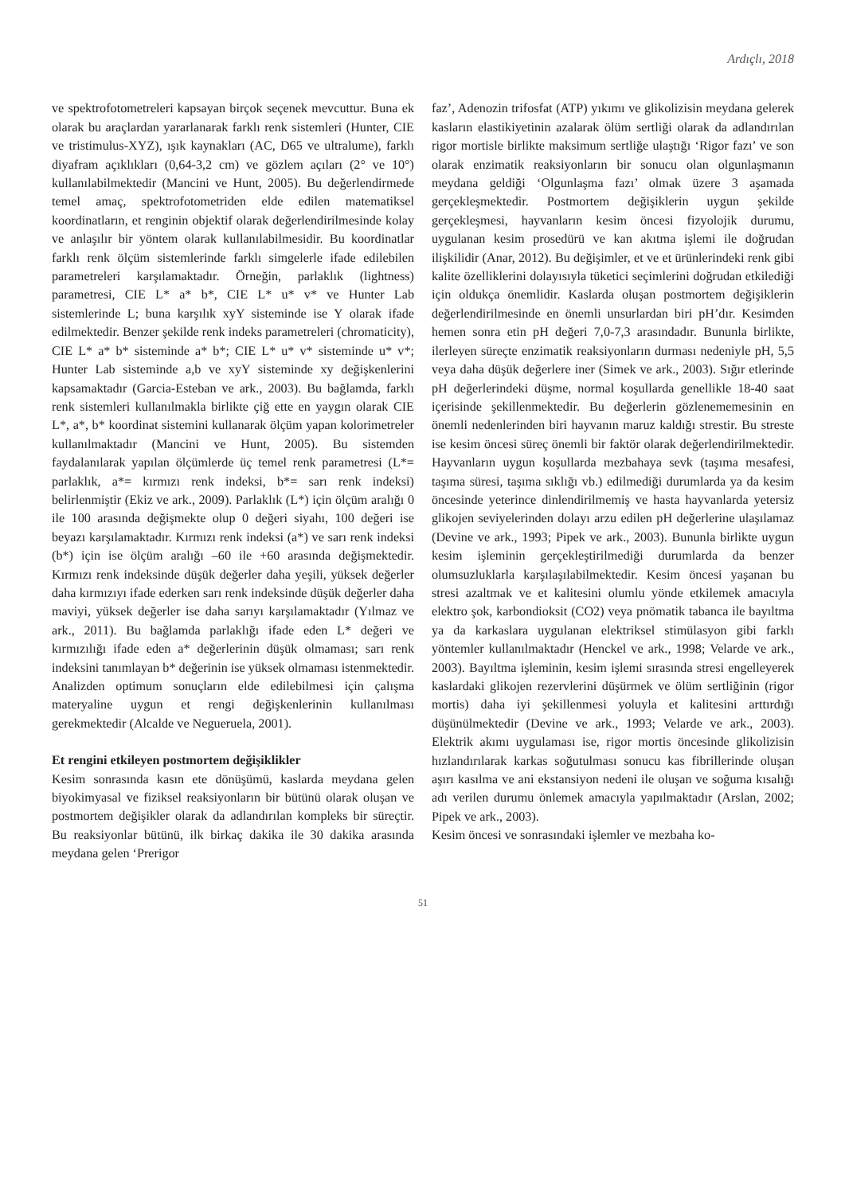Ardıçlı, 2018
ve spektrofotometreleri kapsayan birçok seçenek mevcuttur. Buna ek olarak bu araçlardan yararlanarak farklı renk sistemleri (Hunter, CIE ve tristimulus-XYZ), ışık kaynakları (AC, D65 ve ultralume), farklı diyafram açıklıkları (0,64-3,2 cm) ve gözlem açıları (2° ve 10°) kullanılabilmektedir (Mancini ve Hunt, 2005). Bu değerlendirmede temel amaç, spektrofotometriden elde edilen matematiksel koordinatların, et renginin objektif olarak değerlendirilmesinde kolay ve anlaşılır bir yöntem olarak kullanılabilmesidir. Bu koordinatlar farklı renk ölçüm sistemlerinde farklı simgelerle ifade edilebilen parametreleri karşılamaktadır. Örneğin, parlaklık (lightness) parametresi, CIE L* a* b*, CIE L* u* v* ve Hunter Lab sistemlerinde L; buna karşılık xyY sisteminde ise Y olarak ifade edilmektedir. Benzer şekilde renk indeks parametreleri (chromaticity), CIE L* a* b* sisteminde a* b*; CIE L* u* v* sisteminde u* v*; Hunter Lab sisteminde a,b ve xyY sisteminde xy değişkenlerini kapsamaktadır (Garcia-Esteban ve ark., 2003). Bu bağlamda, farklı renk sistemleri kullanılmakla birlikte çiğ ette en yaygın olarak CIE L*, a*, b* koordinat sistemini kullanarak ölçüm yapan kolorimetreler kullanılmaktadır (Mancini ve Hunt, 2005). Bu sistemden faydalanılarak yapılan ölçümlerde üç temel renk parametresi (L*= parlaklık, a*= kırmızı renk indeksi, b*= sarı renk indeksi) belirlenmiştir (Ekiz ve ark., 2009). Parlaklık (L*) için ölçüm aralığı 0 ile 100 arasında değişmekte olup 0 değeri siyahı, 100 değeri ise beyazı karşılamaktadır. Kırmızı renk indeksi (a*) ve sarı renk indeksi (b*) için ise ölçüm aralığı –60 ile +60 arasında değişmektedir. Kırmızı renk indeksinde düşük değerler daha yeşili, yüksek değerler daha kırmızıyı ifade ederken sarı renk indeksinde düşük değerler daha maviyi, yüksek değerler ise daha sarıyı karşılamaktadır (Yılmaz ve ark., 2011). Bu bağlamda parlaklığı ifade eden L* değeri ve kırmızılığı ifade eden a* değerlerinin düşük olmaması; sarı renk indeksini tanımlayan b* değerinin ise yüksek olmaması istenmektedir. Analizden optimum sonuçların elde edilebilmesi için çalışma materyaline uygun et rengi değişkenlerinin kullanılması gerekmektedir (Alcalde ve Negueruela, 2001).
Et rengini etkileyen postmortem değişiklikler
Kesim sonrasında kasın ete dönüşümü, kaslarda meydana gelen biyokimyasal ve fiziksel reaksiyonların bir bütünü olarak oluşan ve postmortem değişikler olarak da adlandırılan kompleks bir süreçtir. Bu reaksiyonlar bütünü, ilk birkaç dakika ile 30 dakika arasında meydana gelen ‘Prerigor
faz’, Adenozin trifosfat (ATP) yıkımı ve glikolizisin meydana gelerek kasların elastikiyetinin azalarak ölüm sertliği olarak da adlandırılan rigor mortisle birlikte maksimum sertliğe ulaştığı ‘Rigor fazı’ ve son olarak enzimatik reaksiyonların bir sonucu olan olgunlaşmanın meydana geldiği ‘Olgunlaşma fazı’ olmak üzere 3 aşamada gerçekleşmektedir. Postmortem değişiklerin uygun şekilde gerçekleşmesi, hayvanların kesim öncesi fizyolojik durumu, uygulanan kesim prosedürü ve kan akıtma işlemi ile doğrudan ilişkilidir (Anar, 2012). Bu değişimler, et ve et ürünlerindeki renk gibi kalite özelliklerini dolayısıyla tüketici seçimlerini doğrudan etkilediği için oldukça önemlidir. Kaslarda oluşan postmortem değişiklerin değerlendirilmesinde en önemli unsurlardan biri pH’dır. Kesimden hemen sonra etin pH değeri 7,0-7,3 arasındadır. Bununla birlikte, ilerleyen süreçte enzimatik reaksiyonların durması nedeniyle pH, 5,5 veya daha düşük değerlere iner (Simek ve ark., 2003). Sığır etlerinde pH değerlerindeki düşme, normal koşullarda genellikle 18-40 saat içerisinde şekillenmektedir. Bu değerlerin gözlenememesinin en önemli nedenlerinden biri hayvanın maruz kaldığı strestir. Bu streste ise kesim öncesi süreç önemli bir faktör olarak değerlendirilmektedir. Hayvanların uygun koşullarda mezbahaya sevk (taşıma mesafesi, taşıma süresi, taşıma sıklığı vb.) edilmediği durumlarda ya da kesim öncesinde yeterince dinlendirilmemiş ve hasta hayvanlarda yetersiz glikojen seviyelerinden dolayı arzu edilen pH değerlerine ulaşılamaz (Devine ve ark., 1993; Pipek ve ark., 2003). Bununla birlikte uygun kesim işleminin gerçekleştirilmediği durumlarda da benzer olumsuzluklarla karşılaşılabilmektedir. Kesim öncesi yaşanan bu stresi azaltmak ve et kalitesini olumlu yönde etkilemek amacıyla elektro şok, karbondioksit (CO2) veya pnömatik tabanca ile bayıltma ya da karkaslara uygulanan elektriksel stimülasyon gibi farklı yöntemler kullanılmaktadır (Henckel ve ark., 1998; Velarde ve ark., 2003). Bayıltma işleminin, kesim işlemi sırasında stresi engelleyerek kaslardaki glikojen rezervlerini düşürmek ve ölüm sertliğinin (rigor mortis) daha iyi şekillenmesi yoluyla et kalitesini arttırdığı düşünülmektedir (Devine ve ark., 1993; Velarde ve ark., 2003). Elektrik akımı uygulaması ise, rigor mortis öncesinde glikolizisin hızlandırılarak karkas soğutulması sonucu kas fibrillerinde oluşan aşırı kasılma ve ani ekstansiyon nedeni ile oluşan ve soğuma kısalığı adı verilen durumu önlemek amacıyla yapılmaktadır (Arslan, 2002; Pipek ve ark., 2003).
Kesim öncesi ve sonrasındaki işlemler ve mezbaha ko-
51